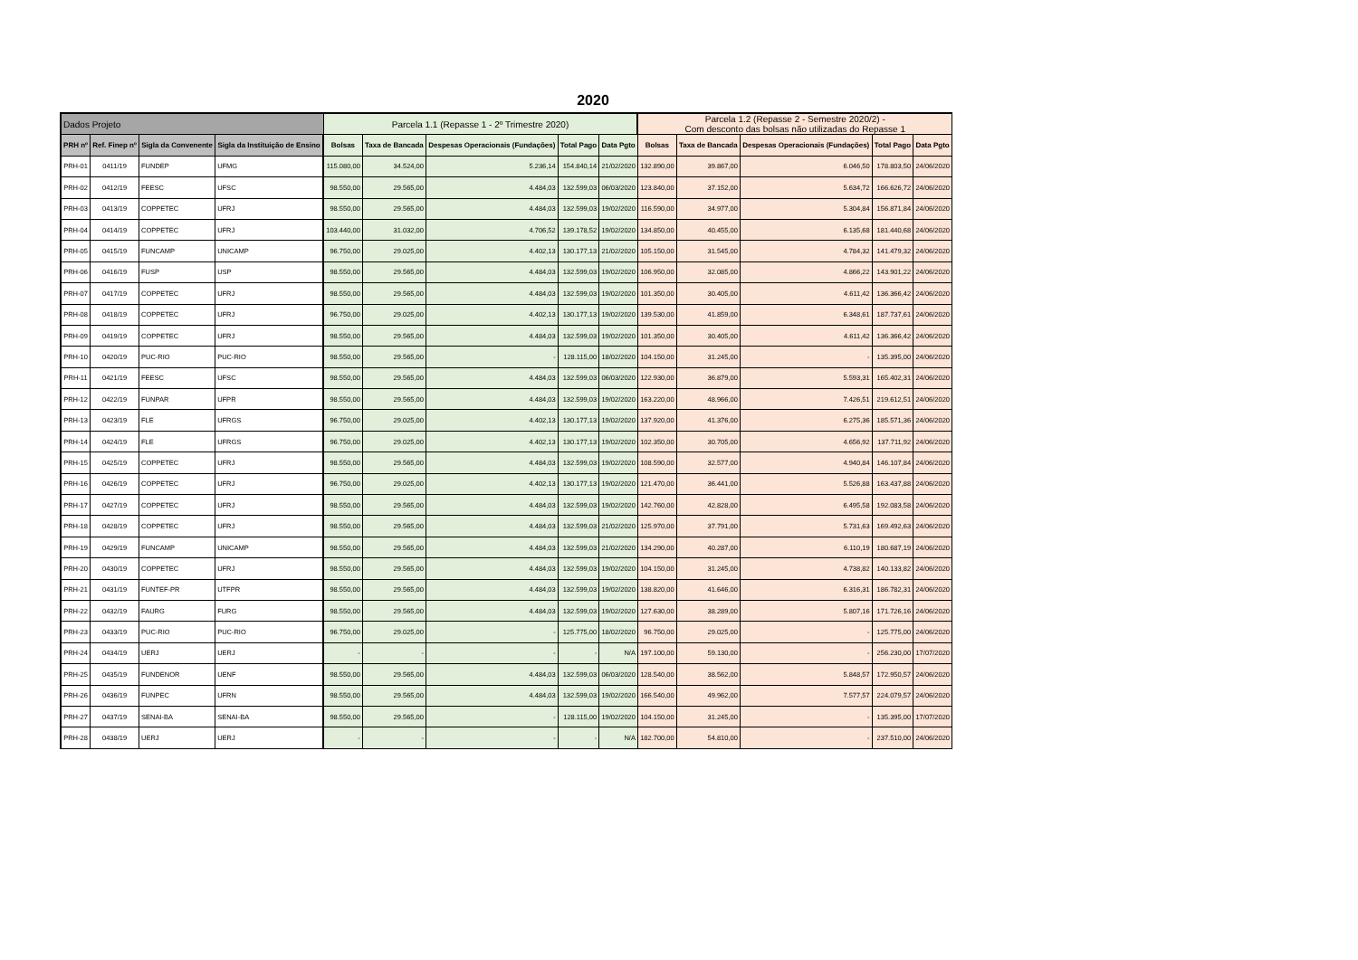2020
| Dados Projeto | | | | Parcela 1.1 (Repasse 1 - 2º Trimestre 2020) | | | | | Parcela 1.2 (Repasse 2 - Semestre 2020/2) - Com desconto das bolsas não utilizadas do Repasse 1 | | | | |
| --- | --- | --- | --- | --- | --- | --- | --- | --- | --- | --- | --- | --- | --- |
| PRH nº | Ref. Finep nº | Sigla da Convenente | Sigla da Instituição de Ensino | Bolsas | Taxa de Bancada | Despesas Operacionais (Fundações) | Total Pago | Data Pgto | Bolsas | Taxa de Bancada | Despesas Operacionais (Fundações) | Total Pago | Data Pgto |
| PRH-01 | 0411/19 | FUNDEP | UFMG | 115.080,00 | 34.524,00 | 5.236,14 | 154.840,14 | 21/02/2020 | 132.890,00 | 39.867,00 | 6.046,50 | 178.803,50 | 24/06/2020 |
| PRH-02 | 0412/19 | FEESC | UFSC | 98.550,00 | 29.565,00 | 4.484,03 | 132.599,03 | 06/03/2020 | 123.840,00 | 37.152,00 | 5.634,72 | 166.626,72 | 24/06/2020 |
| PRH-03 | 0413/19 | COPPETEC | UFRJ | 98.550,00 | 29.565,00 | 4.484,03 | 132.599,03 | 19/02/2020 | 116.590,00 | 34.977,00 | 5.304,84 | 156.871,84 | 24/06/2020 |
| PRH-04 | 0414/19 | COPPETEC | UFRJ | 103.440,00 | 31.032,00 | 4.706,52 | 139.178,52 | 19/02/2020 | 134.850,00 | 40.455,00 | 6.135,68 | 181.440,68 | 24/06/2020 |
| PRH-05 | 0415/19 | FUNCAMP | UNICAMP | 96.750,00 | 29.025,00 | 4.402,13 | 130.177,13 | 21/02/2020 | 105.150,00 | 31.545,00 | 4.784,32 | 141.479,32 | 24/06/2020 |
| PRH-06 | 0416/19 | FUSP | USP | 98.550,00 | 29.565,00 | 4.484,03 | 132.599,03 | 19/02/2020 | 106.950,00 | 32.085,00 | 4.866,22 | 143.901,22 | 24/06/2020 |
| PRH-07 | 0417/19 | COPPETEC | UFRJ | 98.550,00 | 29.565,00 | 4.484,03 | 132.599,03 | 19/02/2020 | 101.350,00 | 30.405,00 | 4.611,42 | 136.366,42 | 24/06/2020 |
| PRH-08 | 0418/19 | COPPETEC | UFRJ | 96.750,00 | 29.025,00 | 4.402,13 | 130.177,13 | 19/02/2020 | 139.530,00 | 41.859,00 | 6.348,61 | 187.737,61 | 24/06/2020 |
| PRH-09 | 0419/19 | COPPETEC | UFRJ | 98.550,00 | 29.565,00 | 4.484,03 | 132.599,03 | 19/02/2020 | 101.350,00 | 30.405,00 | 4.611,42 | 136.366,42 | 24/06/2020 |
| PRH-10 | 0420/19 | PUC-RIO | PUC-RIO | 98.550,00 | 29.565,00 | - | 128.115,00 | 18/02/2020 | 104.150,00 | 31.245,00 | - | 135.395,00 | 24/06/2020 |
| PRH-11 | 0421/19 | FEESC | UFSC | 98.550,00 | 29.565,00 | 4.484,03 | 132.599,03 | 06/03/2020 | 122.930,00 | 36.879,00 | 5.593,31 | 165.402,31 | 24/06/2020 |
| PRH-12 | 0422/19 | FUNPAR | UFPR | 98.550,00 | 29.565,00 | 4.484,03 | 132.599,03 | 19/02/2020 | 163.220,00 | 48.966,00 | 7.426,51 | 219.612,51 | 24/06/2020 |
| PRH-13 | 0423/19 | FLE | UFRGS | 96.750,00 | 29.025,00 | 4.402,13 | 130.177,13 | 19/02/2020 | 137.920,00 | 41.376,00 | 6.275,36 | 185.571,36 | 24/06/2020 |
| PRH-14 | 0424/19 | FLE | UFRGS | 96.750,00 | 29.025,00 | 4.402,13 | 130.177,13 | 19/02/2020 | 102.350,00 | 30.705,00 | 4.656,92 | 137.711,92 | 24/06/2020 |
| PRH-15 | 0425/19 | COPPETEC | UFRJ | 98.550,00 | 29.565,00 | 4.484,03 | 132.599,03 | 19/02/2020 | 108.590,00 | 32.577,00 | 4.940,84 | 146.107,84 | 24/06/2020 |
| PRH-16 | 0426/19 | COPPETEC | UFRJ | 96.750,00 | 29.025,00 | 4.402,13 | 130.177,13 | 19/02/2020 | 121.470,00 | 36.441,00 | 5.526,88 | 163.437,88 | 24/06/2020 |
| PRH-17 | 0427/19 | COPPETEC | UFRJ | 98.550,00 | 29.565,00 | 4.484,03 | 132.599,03 | 19/02/2020 | 142.760,00 | 42.828,00 | 6.495,58 | 192.083,58 | 24/06/2020 |
| PRH-18 | 0428/19 | COPPETEC | UFRJ | 98.550,00 | 29.565,00 | 4.484,03 | 132.599,03 | 21/02/2020 | 125.970,00 | 37.791,00 | 5.731,63 | 169.492,63 | 24/06/2020 |
| PRH-19 | 0429/19 | FUNCAMP | UNICAMP | 98.550,00 | 29.565,00 | 4.484,03 | 132.599,03 | 21/02/2020 | 134.290,00 | 40.287,00 | 6.110,19 | 180.687,19 | 24/06/2020 |
| PRH-20 | 0430/19 | COPPETEC | UFRJ | 98.550,00 | 29.565,00 | 4.484,03 | 132.599,03 | 19/02/2020 | 104.150,00 | 31.245,00 | 4.738,82 | 140.133,82 | 24/06/2020 |
| PRH-21 | 0431/19 | FUNTEF-PR | UTFPR | 98.550,00 | 29.565,00 | 4.484,03 | 132.599,03 | 19/02/2020 | 138.820,00 | 41.646,00 | 6.316,31 | 186.782,31 | 24/06/2020 |
| PRH-22 | 0432/19 | FAURG | FURG | 98.550,00 | 29.565,00 | 4.484,03 | 132.599,03 | 19/02/2020 | 127.630,00 | 38.289,00 | 5.807,16 | 171.726,16 | 24/06/2020 |
| PRH-23 | 0433/19 | PUC-RIO | PUC-RIO | 96.750,00 | 29.025,00 | - | 125.775,00 | 18/02/2020 | 96.750,00 | 29.025,00 | - | 125.775,00 | 24/06/2020 |
| PRH-24 | 0434/19 | UERJ | UERJ | - | - | - | - | N/A | 197.100,00 | 59.130,00 | - | 256.230,00 | 17/07/2020 |
| PRH-25 | 0435/19 | FUNDENOR | UENF | 98.550,00 | 29.565,00 | 4.484,03 | 132.599,03 | 06/03/2020 | 128.540,00 | 38.562,00 | 5.848,57 | 172.950,57 | 24/06/2020 |
| PRH-26 | 0436/19 | FUNPEC | UFRN | 98.550,00 | 29.565,00 | 4.484,03 | 132.599,03 | 19/02/2020 | 166.540,00 | 49.962,00 | 7.577,57 | 224.079,57 | 24/06/2020 |
| PRH-27 | 0437/19 | SENAI-BA | SENAI-BA | 98.550,00 | 29.565,00 | - | 128.115,00 | 19/02/2020 | 104.150,00 | 31.245,00 | - | 135.395,00 | 17/07/2020 |
| PRH-28 | 0438/19 | UERJ | UERJ | - | - | - | - | N/A | 182.700,00 | 54.810,00 | - | 237.510,00 | 24/06/2020 |